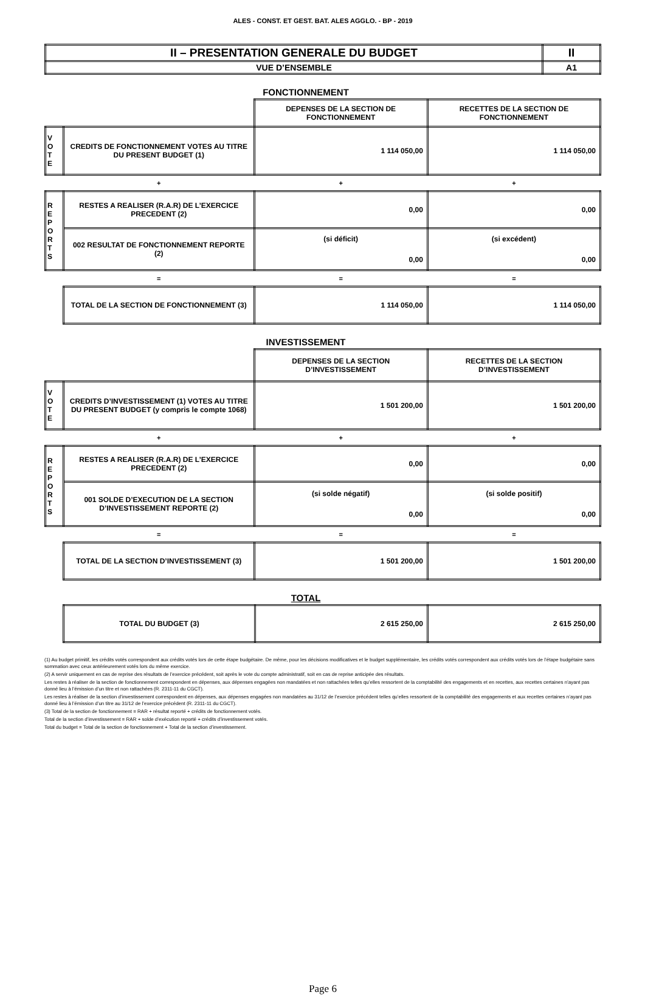ALES - CONST. ET GEST. BAT. ALES AGGLO. - BP - 2019
| II – PRESENTATION GENERALE DU BUDGET | II |
| VUE D’ENSEMBLE | A1 |
FONCTIONNEMENT
| | | DEPENSES DE LA SECTION DE FONCTIONNEMENT | RECETTES DE LA SECTION DE FONCTIONNEMENT |
| V O T E | CREDITS DE FONCTIONNEMENT VOTES AU TITRE DU PRESENT BUDGET (1) | 1 114 050,00 | 1 114 050,00 |
| | + | + | + |
| R E P O R T S | RESTES A REALISER (R.A.R) DE L’EXERCICE PRECEDENT (2) | 0,00 | 0,00 |
| | 002 RESULTAT DE FONCTIONNEMENT REPORTE (2) | (si déficit) 0,00 | (si excédent) 0,00 |
| | = | = | = |
| | TOTAL DE LA SECTION DE FONCTIONNEMENT (3) | 1 114 050,00 | 1 114 050,00 |
INVESTISSEMENT
| | | DEPENSES DE LA SECTION D’INVESTISSEMENT | RECETTES DE LA SECTION D’INVESTISSEMENT |
| V O T E | CREDITS D’INVESTISSEMENT (1) VOTES AU TITRE DU PRESENT BUDGET (y compris le compte 1068) | 1 501 200,00 | 1 501 200,00 |
| | + | + | + |
| R E P O R T S | RESTES A REALISER (R.A.R) DE L’EXERCICE PRECEDENT (2) | 0,00 | 0,00 |
| | 001 SOLDE D’EXECUTION DE LA SECTION D’INVESTISSEMENT REPORTE (2) | (si solde négatif) 0,00 | (si solde positif) 0,00 |
| | = | = | = |
| | TOTAL DE LA SECTION D’INVESTISSEMENT (3) | 1 501 200,00 | 1 501 200,00 |
TOTAL
| | TOTAL DU BUDGET (3) | 2 615 250,00 | 2 615 250,00 |
(1) Au budget primitif, les crédits votés correspondent aux crédits votés lors de cette étape budgétaire. De même, pour les décisions modificatives et le budget supplémentaire, les crédits votés correspondent aux crédits votés lors de l’étape budgétaire sans sommation avec ceux antérieurement votés lors du même exercice.
(2) A servir uniquement en cas de reprise des résultats de l’exercice précédent, soit après le vote du compte administratif, soit en cas de reprise anticipée des résultats.
Les restes à réaliser de la section de fonctionnement correspondent en dépenses, aux dépenses engagées non mandatées et non rattachées telles qu’elles ressortent de la comptabilité des engagements et en recettes, aux recettes certaines n’ayant pas donné lieu à l’émission d’un titre et non rattachées (R. 2311-11 du CGCT).
Les restes à réaliser de la section d’investissement correspondent en dépenses, aux dépenses engagées non mandatées au 31/12 de l’exercice précédent telles qu’elles ressortent de la comptabilité des engagements et aux recettes certaines n’ayant pas donné lieu à l’émission d’un titre au 31/12 de l’exercice précédent (R. 2311-11 du CGCT).
(3) Total de la section de fonctionnement = RAR + résultat reporté + crédits de fonctionnement votés.
Total de la section d’investissement = RAR + solde d’exécution reporté + crédits d’investissement votés.
Total du budget = Total de la section de fonctionnement + Total de la section d’investissement.
Page 6